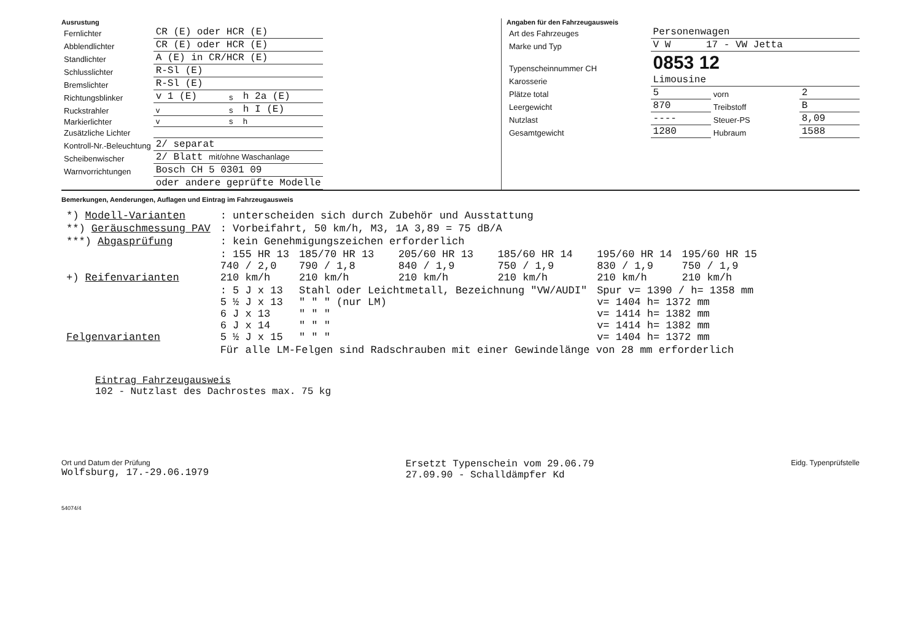Ausrustung
| Fernlichter | CR (E) oder HCR (E) | | |
| Abblendlichter | CR (E) oder HCR (E) | | |
| Standlichter | A (E) in CR/HCR (E) | | |
| Schlusslichter | R-Sl (E) | | |
| Bremslichter | R-Sl (E) | | |
| Richtungsblinker | v 1 (E) | s | h 2a (E) |
| Ruckstrahler | v | s | h I (E) |
| Markierlichter | v | s | h |
| Zusätzliche Lichter | | | |
| Kontroll-Nr.-Beleuchtung | 2/ separat | | |
| Scheibenwischer | 2/ Blatt mit/ohne Waschanlage | | |
| Warnvorrichtungen | Bosch CH 5 0301 09 | | |
| | oder andere geprüfte Modelle | | |
Angaben für den Fahrzeugausweis
| Art des Fahrzeuges | Personenwagen | | |
| Marke und Typ | V W 17 - VW Jetta | | |
| Typenscheinnummer CH | 0853 12 | | |
| Karosserie | Limousine | | |
| Plätze total | 5 | vorn | 2 |
| Leergewicht | 870 | Treibstoff | B |
| Nutzlast | ---- | Steuer-PS | 8,09 |
| Gesamtgewicht | 1280 | Hubraum | 1588 |
Bemerkungen, Aenderungen, Auflagen und Eintrag im Fahrzeugausweis
| *) Modell-Varianten | : unterscheiden sich durch Zubehör und Ausstattung | | | | | |
| **) Geräuschmessung PAV | : Vorbeifahrt, 50 km/h, M3, 1A 3,89 = 75 dB/A | | | | | |
| ***) Abgasprüfung | : kein Genehmigungszeichen erforderlich | | | | | |
| +) Reifenvarianten | : 155 HR 13 740 / 2,0 210 km/h | 185/70 HR 13 790 / 1,8 210 km/h | 205/60 HR 13 840 / 1,9 210 km/h | 185/60 HR 14 750 / 1,9 210 km/h | 195/60 HR 14 830 / 1,9 210 km/h | 195/60 HR 15 750 / 1,9 210 km/h |
| Felgenvarianten | : 5 J x 13 5 ½ J x 13 6 J x 13 6 J x 14 5 ½ J x 15 | Stahl oder Leichtmetall, Bezeichnung "VW/AUDI" " " " (nur LM) " " " " " " " " " | | | Spur v= 1390 / h= 1358 mm v= 1404 h= 1372 mm v= 1414 h= 1382 mm v= 1414 h= 1382 mm v= 1404 h= 1372 mm | |
| | Für alle LM-Felgen sind Radschrauben mit einer Gewindelänge von 28 mm erforderlich | | | | | |
Eintrag Fahrzeugausweis
102 - Nutzlast des Dachrostes max. 75 kg
Ort und Datum der Prüfung
Wolfsburg, 17.-29.06.1979
Ersetzt Typenschein vom 29.06.79
27.09.90 - Schalldämpfer Kd
Eidg. Typenprüfstelle
54074/4